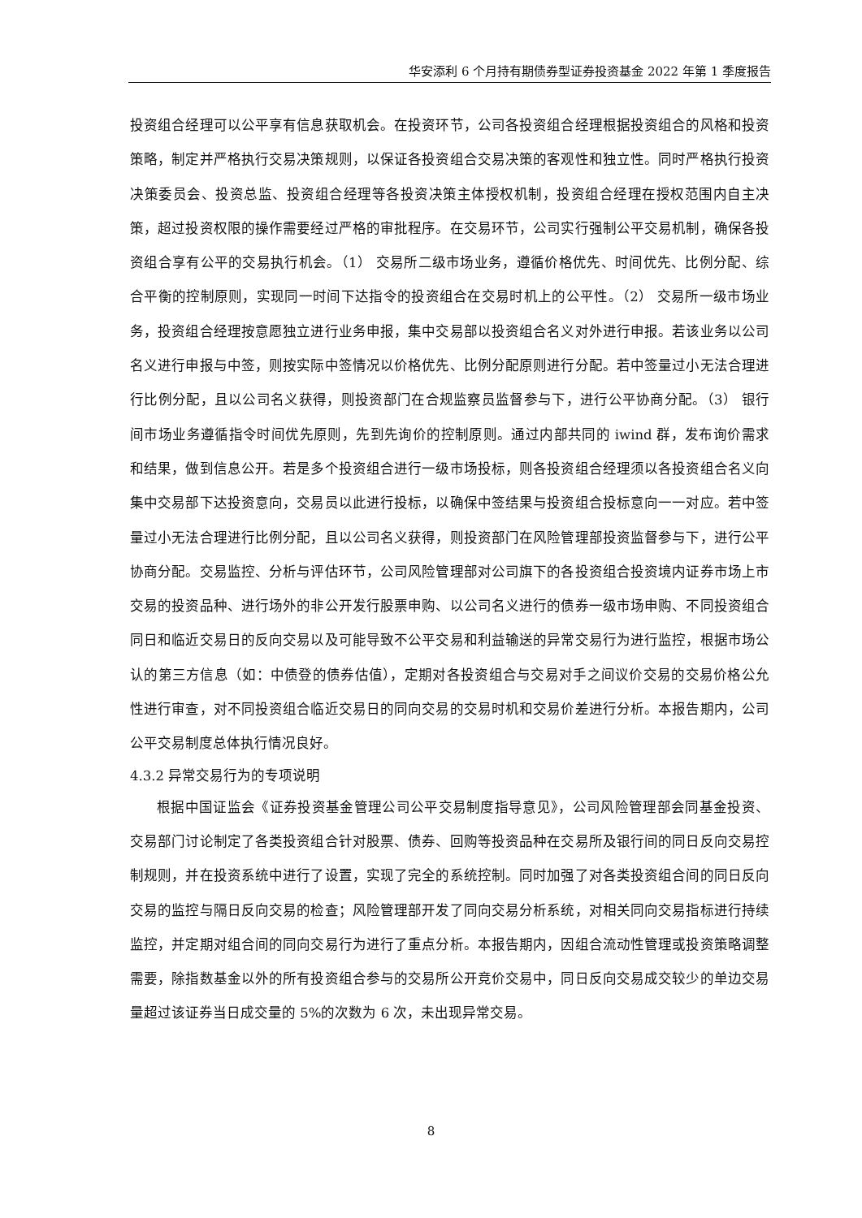华安添利 6 个月持有期债券型证券投资基金 2022 年第 1 季度报告
投资组合经理可以公平享有信息获取机会。在投资环节，公司各投资组合经理根据投资组合的风格和投资策略，制定并严格执行交易决策规则，以保证各投资组合交易决策的客观性和独立性。同时严格执行投资决策委员会、投资总监、投资组合经理等各投资决策主体授权机制，投资组合经理在授权范围内自主决策，超过投资权限的操作需要经过严格的审批程序。在交易环节，公司实行强制公平交易机制，确保各投资组合享有公平的交易执行机会。（1） 交易所二级市场业务，遵循价格优先、时间优先、比例分配、综合平衡的控制原则，实现同一时间下达指令的投资组合在交易时机上的公平性。（2） 交易所一级市场业务，投资组合经理按意愿独立进行业务申报，集中交易部以投资组合名义对外进行申报。若该业务以公司名义进行申报与中签，则按实际中签情况以价格优先、比例分配原则进行分配。若中签量过小无法合理进行比例分配，且以公司名义获得，则投资部门在合规监察员监督参与下，进行公平协商分配。（3） 银行间市场业务遵循指令时间优先原则，先到先询价的控制原则。通过内部共同的 iwind 群，发布询价需求和结果，做到信息公开。若是多个投资组合进行一级市场投标，则各投资组合经理须以各投资组合名义向集中交易部下达投资意向，交易员以此进行投标，以确保中签结果与投资组合投标意向一一对应。若中签量过小无法合理进行比例分配，且以公司名义获得，则投资部门在风险管理部投资监督参与下，进行公平协商分配。交易监控、分析与评估环节，公司风险管理部对公司旗下的各投资组合投资境内证券市场上市交易的投资品种、进行场外的非公开发行股票申购、以公司名义进行的债券一级市场申购、不同投资组合同日和临近交易日的反向交易以及可能导致不公平交易和利益输送的异常交易行为进行监控，根据市场公认的第三方信息（如：中债登的债券估值），定期对各投资组合与交易对手之间议价交易的交易价格公允性进行审查，对不同投资组合临近交易日的同向交易的交易时机和交易价差进行分析。本报告期内，公司公平交易制度总体执行情况良好。
4.3.2 异常交易行为的专项说明
根据中国证监会《证券投资基金管理公司公平交易制度指导意见》，公司风险管理部会同基金投资、交易部门讨论制定了各类投资组合针对股票、债券、回购等投资品种在交易所及银行间的同日反向交易控制规则，并在投资系统中进行了设置，实现了完全的系统控制。同时加强了对各类投资组合间的同日反向交易的监控与隔日反向交易的检查；风险管理部开发了同向交易分析系统，对相关同向交易指标进行持续监控，并定期对组合间的同向交易行为进行了重点分析。本报告期内，因组合流动性管理或投资策略调整需要，除指数基金以外的所有投资组合参与的交易所公开竞价交易中，同日反向交易成交较少的单边交易量超过该证券当日成交量的 5%的次数为 6 次，未出现异常交易。
8